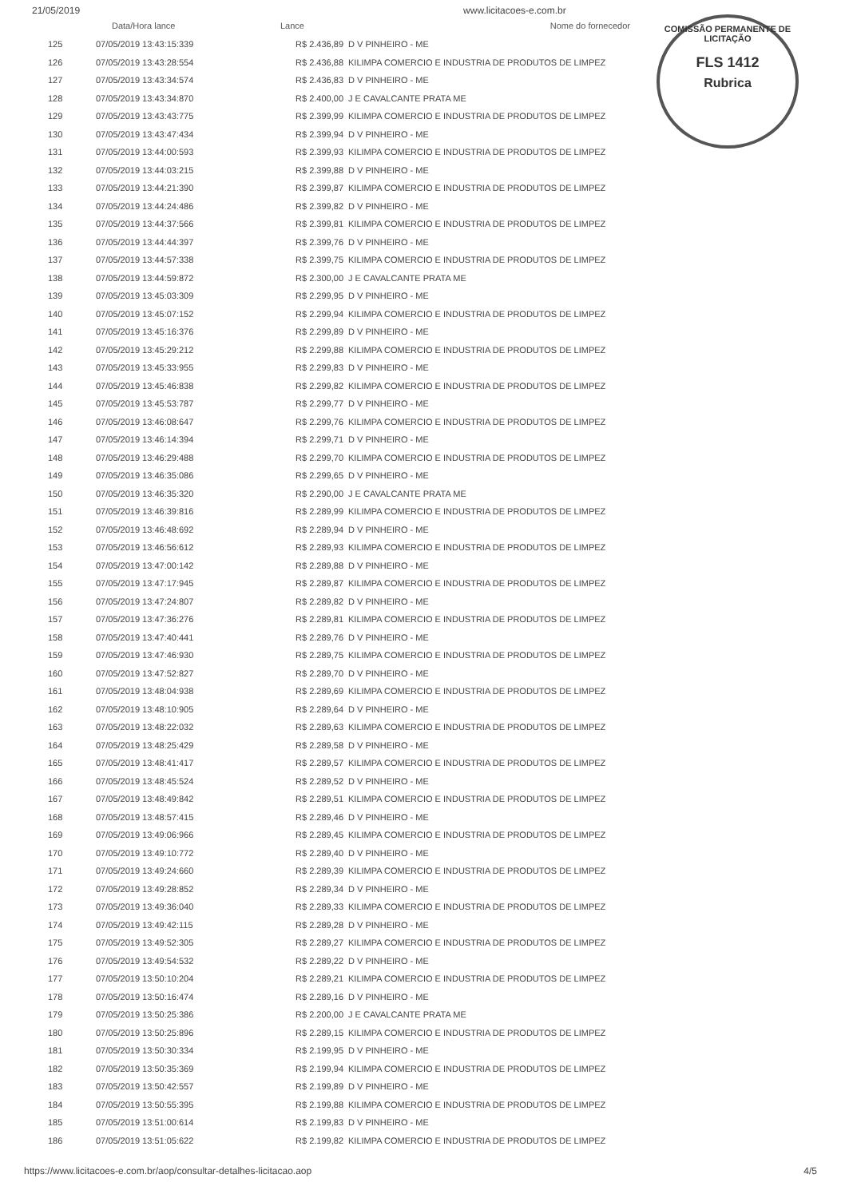21/05/2019 www.licitacoes-e.com.br
COMISSÃO PERMANENTE DE LICITAÇÃO
FLS 1412
Rubrica
| | Data/Hora lance | Lance | Nome do fornecedor |
| --- | --- | --- | --- |
| 125 | 07/05/2019 13:43:15:339 | R$ 2.436,89 | D V PINHEIRO - ME |
| 126 | 07/05/2019 13:43:28:554 | R$ 2.436,88 | KILIMPA COMERCIO E INDUSTRIA DE PRODUTOS DE LIMPEZ |
| 127 | 07/05/2019 13:43:34:574 | R$ 2.436,83 | D V PINHEIRO - ME |
| 128 | 07/05/2019 13:43:34:870 | R$ 2.400,00 | J E CAVALCANTE PRATA ME |
| 129 | 07/05/2019 13:43:43:775 | R$ 2.399,99 | KILIMPA COMERCIO E INDUSTRIA DE PRODUTOS DE LIMPEZ |
| 130 | 07/05/2019 13:43:47:434 | R$ 2.399,94 | D V PINHEIRO - ME |
| 131 | 07/05/2019 13:44:00:593 | R$ 2.399,93 | KILIMPA COMERCIO E INDUSTRIA DE PRODUTOS DE LIMPEZ |
| 132 | 07/05/2019 13:44:03:215 | R$ 2.399,88 | D V PINHEIRO - ME |
| 133 | 07/05/2019 13:44:21:390 | R$ 2.399,87 | KILIMPA COMERCIO E INDUSTRIA DE PRODUTOS DE LIMPEZ |
| 134 | 07/05/2019 13:44:24:486 | R$ 2.399,82 | D V PINHEIRO - ME |
| 135 | 07/05/2019 13:44:37:566 | R$ 2.399,81 | KILIMPA COMERCIO E INDUSTRIA DE PRODUTOS DE LIMPEZ |
| 136 | 07/05/2019 13:44:44:397 | R$ 2.399,76 | D V PINHEIRO - ME |
| 137 | 07/05/2019 13:44:57:338 | R$ 2.399,75 | KILIMPA COMERCIO E INDUSTRIA DE PRODUTOS DE LIMPEZ |
| 138 | 07/05/2019 13:44:59:872 | R$ 2.300,00 | J E CAVALCANTE PRATA ME |
| 139 | 07/05/2019 13:45:03:309 | R$ 2.299,95 | D V PINHEIRO - ME |
| 140 | 07/05/2019 13:45:07:152 | R$ 2.299,94 | KILIMPA COMERCIO E INDUSTRIA DE PRODUTOS DE LIMPEZ |
| 141 | 07/05/2019 13:45:16:376 | R$ 2.299,89 | D V PINHEIRO - ME |
| 142 | 07/05/2019 13:45:29:212 | R$ 2.299,88 | KILIMPA COMERCIO E INDUSTRIA DE PRODUTOS DE LIMPEZ |
| 143 | 07/05/2019 13:45:33:955 | R$ 2.299,83 | D V PINHEIRO - ME |
| 144 | 07/05/2019 13:45:46:838 | R$ 2.299,82 | KILIMPA COMERCIO E INDUSTRIA DE PRODUTOS DE LIMPEZ |
| 145 | 07/05/2019 13:45:53:787 | R$ 2.299,77 | D V PINHEIRO - ME |
| 146 | 07/05/2019 13:46:08:647 | R$ 2.299,76 | KILIMPA COMERCIO E INDUSTRIA DE PRODUTOS DE LIMPEZ |
| 147 | 07/05/2019 13:46:14:394 | R$ 2.299,71 | D V PINHEIRO - ME |
| 148 | 07/05/2019 13:46:29:488 | R$ 2.299,70 | KILIMPA COMERCIO E INDUSTRIA DE PRODUTOS DE LIMPEZ |
| 149 | 07/05/2019 13:46:35:086 | R$ 2.299,65 | D V PINHEIRO - ME |
| 150 | 07/05/2019 13:46:35:320 | R$ 2.290,00 | J E CAVALCANTE PRATA ME |
| 151 | 07/05/2019 13:46:39:816 | R$ 2.289,99 | KILIMPA COMERCIO E INDUSTRIA DE PRODUTOS DE LIMPEZ |
| 152 | 07/05/2019 13:46:48:692 | R$ 2.289,94 | D V PINHEIRO - ME |
| 153 | 07/05/2019 13:46:56:612 | R$ 2.289,93 | KILIMPA COMERCIO E INDUSTRIA DE PRODUTOS DE LIMPEZ |
| 154 | 07/05/2019 13:47:00:142 | R$ 2.289,88 | D V PINHEIRO - ME |
| 155 | 07/05/2019 13:47:17:945 | R$ 2.289,87 | KILIMPA COMERCIO E INDUSTRIA DE PRODUTOS DE LIMPEZ |
| 156 | 07/05/2019 13:47:24:807 | R$ 2.289,82 | D V PINHEIRO - ME |
| 157 | 07/05/2019 13:47:36:276 | R$ 2.289,81 | KILIMPA COMERCIO E INDUSTRIA DE PRODUTOS DE LIMPEZ |
| 158 | 07/05/2019 13:47:40:441 | R$ 2.289,76 | D V PINHEIRO - ME |
| 159 | 07/05/2019 13:47:46:930 | R$ 2.289,75 | KILIMPA COMERCIO E INDUSTRIA DE PRODUTOS DE LIMPEZ |
| 160 | 07/05/2019 13:47:52:827 | R$ 2.289,70 | D V PINHEIRO - ME |
| 161 | 07/05/2019 13:48:04:938 | R$ 2.289,69 | KILIMPA COMERCIO E INDUSTRIA DE PRODUTOS DE LIMPEZ |
| 162 | 07/05/2019 13:48:10:905 | R$ 2.289,64 | D V PINHEIRO - ME |
| 163 | 07/05/2019 13:48:22:032 | R$ 2.289,63 | KILIMPA COMERCIO E INDUSTRIA DE PRODUTOS DE LIMPEZ |
| 164 | 07/05/2019 13:48:25:429 | R$ 2.289,58 | D V PINHEIRO - ME |
| 165 | 07/05/2019 13:48:41:417 | R$ 2.289,57 | KILIMPA COMERCIO E INDUSTRIA DE PRODUTOS DE LIMPEZ |
| 166 | 07/05/2019 13:48:45:524 | R$ 2.289,52 | D V PINHEIRO - ME |
| 167 | 07/05/2019 13:48:49:842 | R$ 2.289,51 | KILIMPA COMERCIO E INDUSTRIA DE PRODUTOS DE LIMPEZ |
| 168 | 07/05/2019 13:48:57:415 | R$ 2.289,46 | D V PINHEIRO - ME |
| 169 | 07/05/2019 13:49:06:966 | R$ 2.289,45 | KILIMPA COMERCIO E INDUSTRIA DE PRODUTOS DE LIMPEZ |
| 170 | 07/05/2019 13:49:10:772 | R$ 2.289,40 | D V PINHEIRO - ME |
| 171 | 07/05/2019 13:49:24:660 | R$ 2.289,39 | KILIMPA COMERCIO E INDUSTRIA DE PRODUTOS DE LIMPEZ |
| 172 | 07/05/2019 13:49:28:852 | R$ 2.289,34 | D V PINHEIRO - ME |
| 173 | 07/05/2019 13:49:36:040 | R$ 2.289,33 | KILIMPA COMERCIO E INDUSTRIA DE PRODUTOS DE LIMPEZ |
| 174 | 07/05/2019 13:49:42:115 | R$ 2.289,28 | D V PINHEIRO - ME |
| 175 | 07/05/2019 13:49:52:305 | R$ 2.289,27 | KILIMPA COMERCIO E INDUSTRIA DE PRODUTOS DE LIMPEZ |
| 176 | 07/05/2019 13:49:54:532 | R$ 2.289,22 | D V PINHEIRO - ME |
| 177 | 07/05/2019 13:50:10:204 | R$ 2.289,21 | KILIMPA COMERCIO E INDUSTRIA DE PRODUTOS DE LIMPEZ |
| 178 | 07/05/2019 13:50:16:474 | R$ 2.289,16 | D V PINHEIRO - ME |
| 179 | 07/05/2019 13:50:25:386 | R$ 2.200,00 | J E CAVALCANTE PRATA ME |
| 180 | 07/05/2019 13:50:25:896 | R$ 2.289,15 | KILIMPA COMERCIO E INDUSTRIA DE PRODUTOS DE LIMPEZ |
| 181 | 07/05/2019 13:50:30:334 | R$ 2.199,95 | D V PINHEIRO - ME |
| 182 | 07/05/2019 13:50:35:369 | R$ 2.199,94 | KILIMPA COMERCIO E INDUSTRIA DE PRODUTOS DE LIMPEZ |
| 183 | 07/05/2019 13:50:42:557 | R$ 2.199,89 | D V PINHEIRO - ME |
| 184 | 07/05/2019 13:50:55:395 | R$ 2.199,88 | KILIMPA COMERCIO E INDUSTRIA DE PRODUTOS DE LIMPEZ |
| 185 | 07/05/2019 13:51:00:614 | R$ 2.199,83 | D V PINHEIRO - ME |
| 186 | 07/05/2019 13:51:05:622 | R$ 2.199,82 | KILIMPA COMERCIO E INDUSTRIA DE PRODUTOS DE LIMPEZ |
https://www.licitacoes-e.com.br/aop/consultar-detalhes-licitacao.aop 4/5